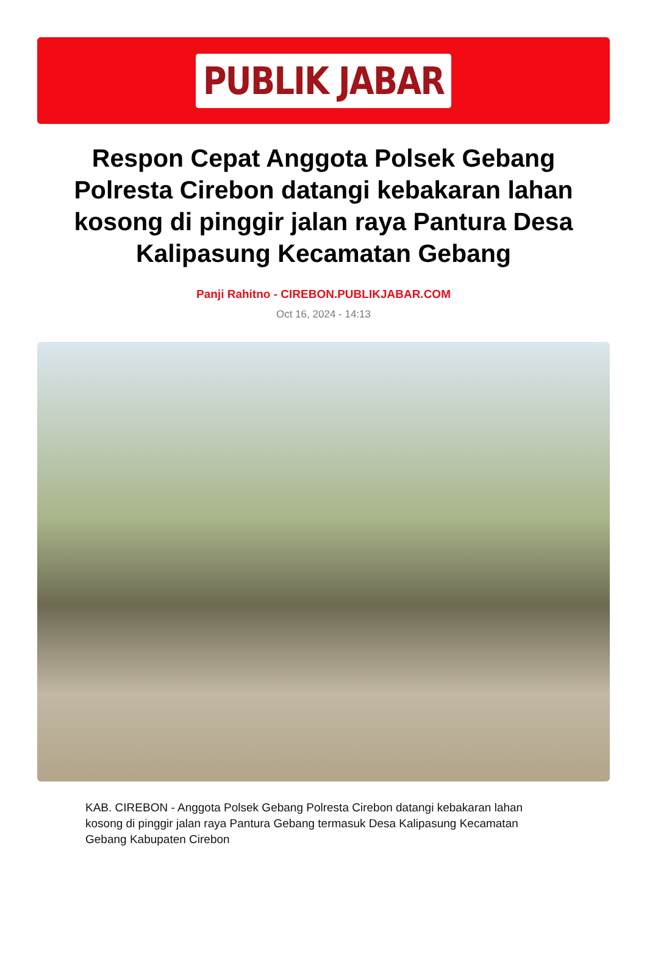PUBLIK JABAR
Respon Cepat Anggota Polsek Gebang Polresta Cirebon datangi kebakaran lahan kosong di pinggir jalan raya Pantura Desa Kalipasung Kecamatan Gebang
Panji Rahitno - CIREBON.PUBLIKJABAR.COM
Oct 16, 2024 - 14:13
KAB. CIREBON - Anggota Polsek Gebang Polresta Cirebon datangi kebakaran lahan kosong di pinggir jalan raya Pantura Gebang termasuk Desa Kalipasung Kecamatan Gebang Kabupaten Cirebon